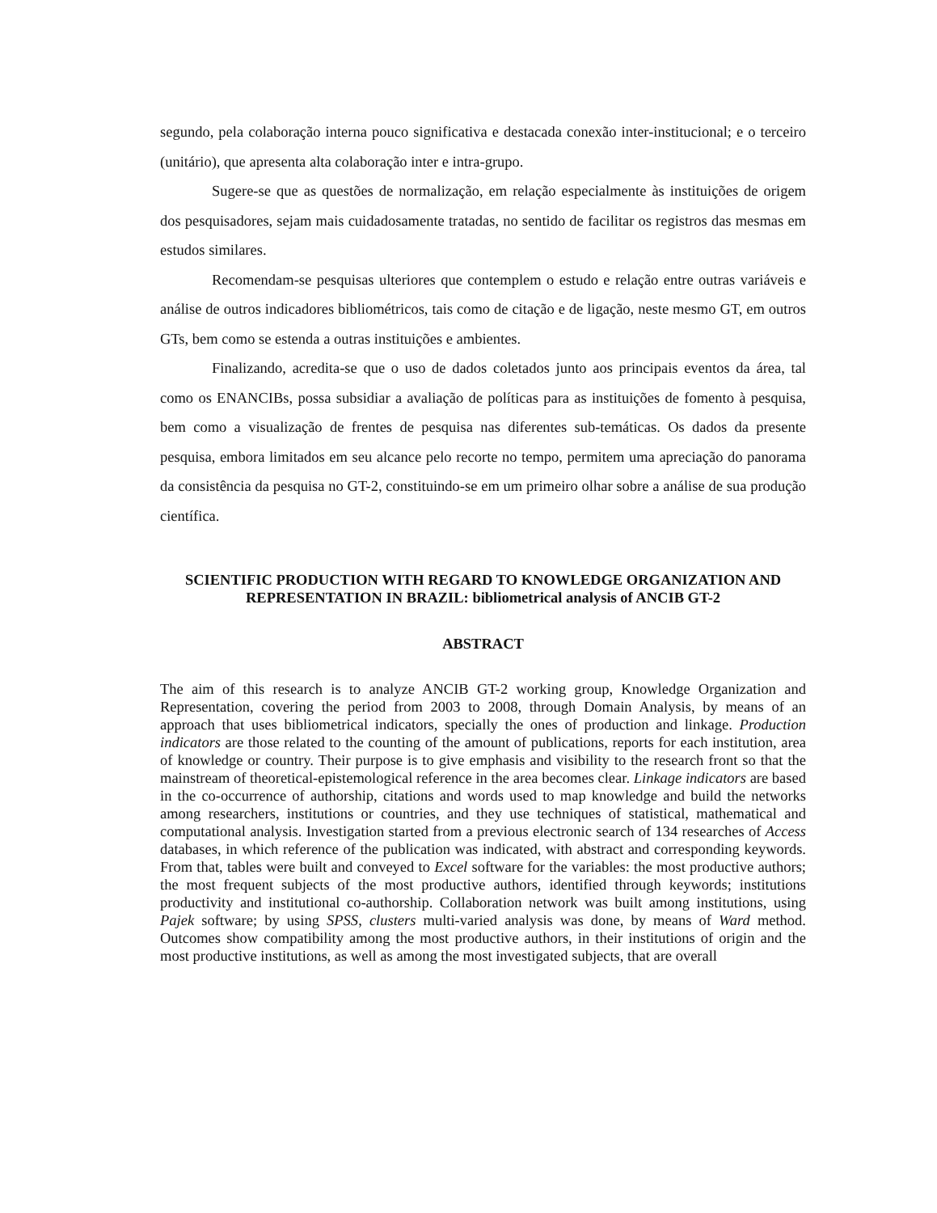segundo, pela colaboração interna pouco significativa e destacada conexão inter-institucional; e o terceiro (unitário), que apresenta alta colaboração inter e intra-grupo.
Sugere-se que as questões de normalização, em relação especialmente às instituições de origem dos pesquisadores, sejam mais cuidadosamente tratadas, no sentido de facilitar os registros das mesmas em estudos similares.
Recomendam-se pesquisas ulteriores que contemplem o estudo e relação entre outras variáveis e análise de outros indicadores bibliométricos, tais como de citação e de ligação, neste mesmo GT, em outros GTs, bem como se estenda a outras instituições e ambientes.
Finalizando, acredita-se que o uso de dados coletados junto aos principais eventos da área, tal como os ENANCIBs, possa subsidiar a avaliação de políticas para as instituições de fomento à pesquisa, bem como a visualização de frentes de pesquisa nas diferentes sub-temáticas. Os dados da presente pesquisa, embora limitados em seu alcance pelo recorte no tempo, permitem uma apreciação do panorama da consistência da pesquisa no GT-2, constituindo-se em um primeiro olhar sobre a análise de sua produção científica.
SCIENTIFIC PRODUCTION WITH REGARD TO KNOWLEDGE ORGANIZATION AND REPRESENTATION IN BRAZIL: bibliometrical analysis of ANCIB GT-2
ABSTRACT
The aim of this research is to analyze ANCIB GT-2 working group, Knowledge Organization and Representation, covering the period from 2003 to 2008, through Domain Analysis, by means of an approach that uses bibliometrical indicators, specially the ones of production and linkage. Production indicators are those related to the counting of the amount of publications, reports for each institution, area of knowledge or country. Their purpose is to give emphasis and visibility to the research front so that the mainstream of theoretical-epistemological reference in the area becomes clear. Linkage indicators are based in the co-occurrence of authorship, citations and words used to map knowledge and build the networks among researchers, institutions or countries, and they use techniques of statistical, mathematical and computational analysis. Investigation started from a previous electronic search of 134 researches of Access databases, in which reference of the publication was indicated, with abstract and corresponding keywords. From that, tables were built and conveyed to Excel software for the variables: the most productive authors; the most frequent subjects of the most productive authors, identified through keywords; institutions productivity and institutional co-authorship. Collaboration network was built among institutions, using Pajek software; by using SPSS, clusters multi-varied analysis was done, by means of Ward method. Outcomes show compatibility among the most productive authors, in their institutions of origin and the most productive institutions, as well as among the most investigated subjects, that are overall